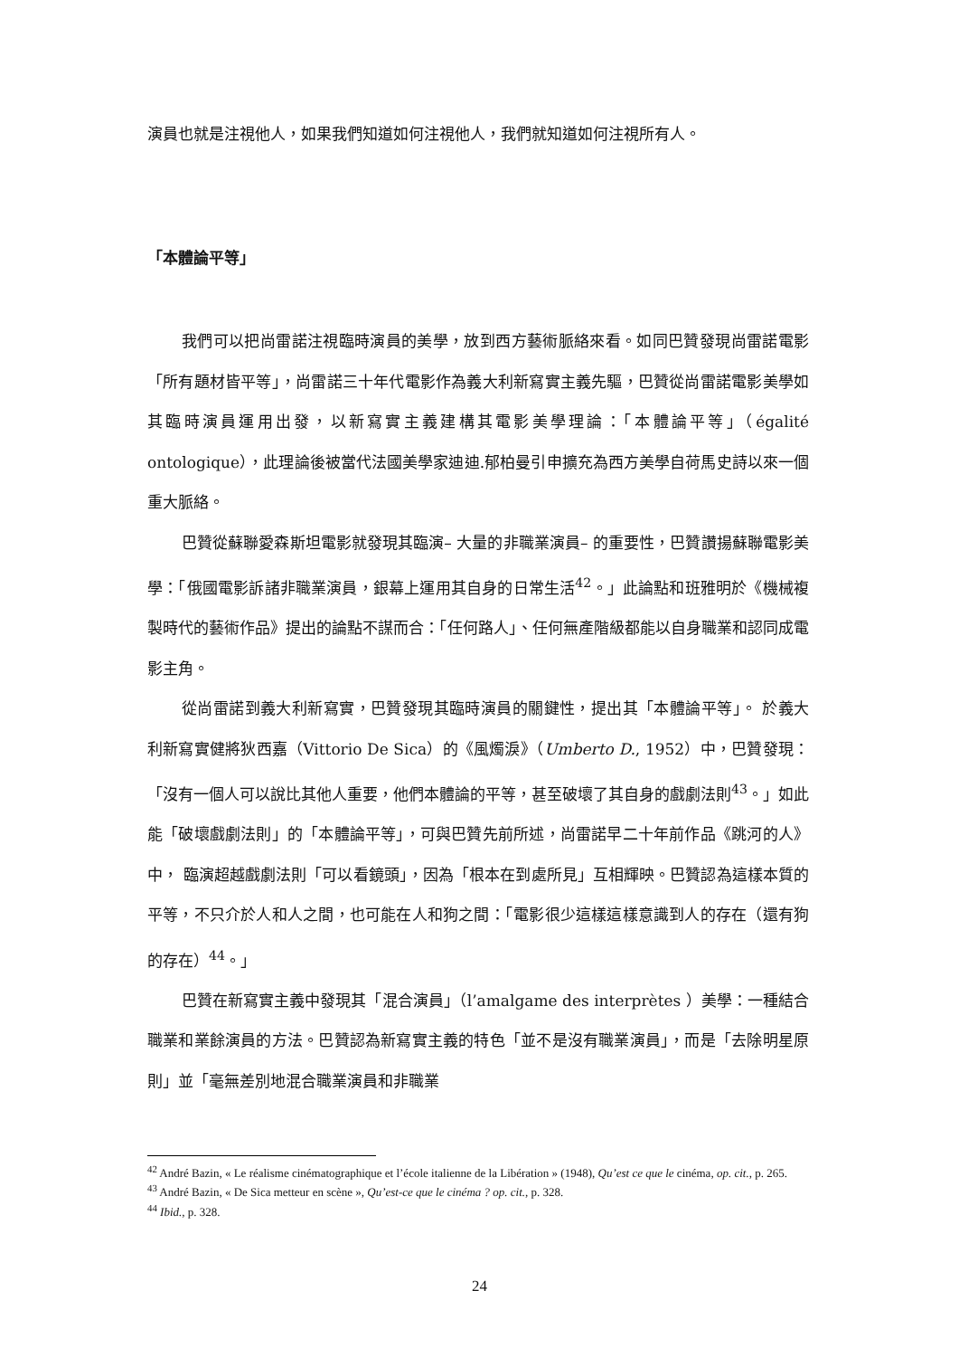演員也就是注視他人，如果我們知道如何注視他人，我們就知道如何注視所有人。
「本體論平等」
我們可以把尚雷諾注視臨時演員的美學，放到西方藝術脈絡來看。如同巴贊發現尚雷諾電影「所有題材皆平等」，尚雷諾三十年代電影作為義大利新寫實主義先驅，巴贊從尚雷諾電影美學如其臨時演員運用出發，以新寫實主義建構其電影美學理論：「本體論平等」（égalité ontologique），此理論後被當代法國美學家迪迪.郁柏曼引申擴充為西方美學自荷馬史詩以來一個重大脈絡。
巴贊從蘇聯愛森斯坦電影就發現其臨演– 大量的非職業演員– 的重要性，巴贊讚揚蘇聯電影美學：「俄國電影訴諸非職業演員，銀幕上運用其自身的日常生活<sup>42</sup>。」此論點和班雅明於《機械複製時代的藝術作品》提出的論點不謀而合：「任何路人」、任何無產階級都能以自身職業和認同成電影主角。
從尚雷諾到義大利新寫實，巴贊發現其臨時演員的關鍵性，提出其「本體論平等」。 於義大利新寫實健將狄西嘉（Vittorio De Sica）的《風燭淚》（Umberto D., 1952）中，巴贊發現：「沒有一個人可以說比其他人重要，他們本體論的平等，甚至破壞了其自身的戲劇法則<sup>43</sup>。」如此能「破壞戲劇法則」的「本體論平等」，可與巴贊先前所述，尚雷諾早二十年前作品《跳河的人》中， 臨演超越戲劇法則「可以看鏡頭」，因為「根本在到處所見」互相輝映。巴贊認為這樣本質的平等，不只介於人和人之間，也可能在人和狗之間：「電影很少這樣這樣意識到人的存在（還有狗的存在）<sup>44</sup>。」
巴贊在新寫實主義中發現其「混合演員」（l’amalgame des interprètes ）美學：一種結合職業和業餘演員的方法。巴贊認為新寫實主義的特色「並不是沒有職業演員」，而是「去除明星原則」並「毫無差別地混合職業演員和非職業
<sup>42</sup> André Bazin, « Le réalisme cinématographique et l’école italienne de la Libération » (1948), Qu’est ce que le cinéma, op. cit., p. 265.
<sup>43</sup> André Bazin, « De Sica metteur en scène », Qu’est-ce que le cinéma ? op. cit., p. 328.
<sup>44</sup> Ibid., p. 328.
24